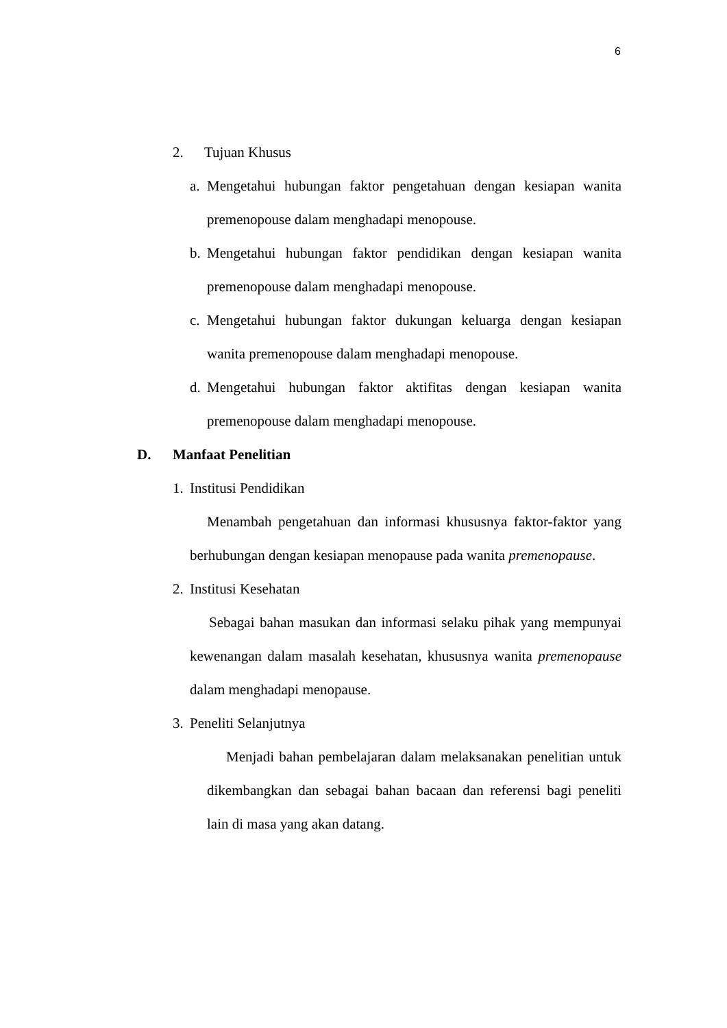6
2. Tujuan Khusus
a.
Mengetahui hubungan faktor pengetahuan dengan kesiapan wanita premenopouse dalam menghadapi menopouse.
b.
Mengetahui hubungan faktor pendidikan dengan kesiapan wanita premenopouse dalam menghadapi menopouse.
c.
Mengetahui hubungan faktor dukungan keluarga dengan kesiapan wanita premenopouse dalam menghadapi menopouse.
d.
Mengetahui hubungan faktor aktifitas dengan kesiapan wanita premenopouse dalam menghadapi menopouse.
D. Manfaat Penelitian
1. Institusi Pendidikan
Menambah pengetahuan dan informasi khususnya faktor-faktor yang berhubungan dengan kesiapan menopause pada wanita premenopause.
2. Institusi Kesehatan
Sebagai bahan masukan dan informasi selaku pihak yang mempunyai kewenangan dalam masalah kesehatan, khususnya wanita premenopause dalam menghadapi menopause.
3. Peneliti Selanjutnya
Menjadi bahan pembelajaran dalam melaksanakan penelitian untuk dikembangkan dan sebagai bahan bacaan dan referensi bagi peneliti lain di masa yang akan datang.